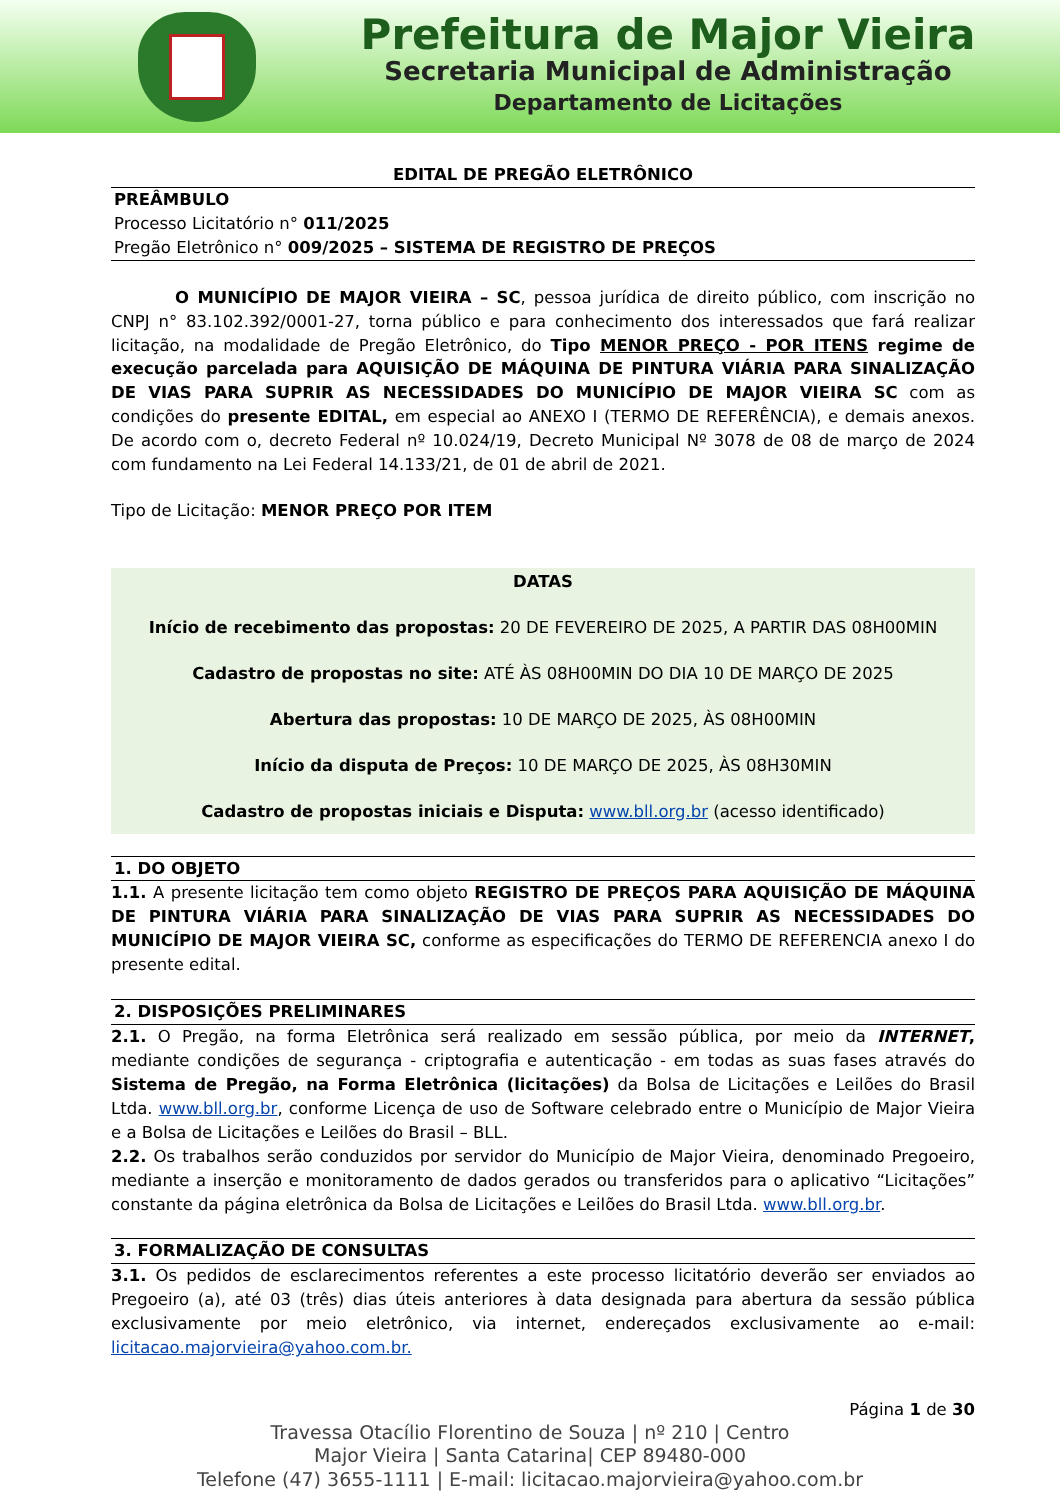Prefeitura de Major Vieira
Secretaria Municipal de Administração
Departamento de Licitações
EDITAL DE PREGÃO ELETRÔNICO
PREÂMBULO
Processo Licitatório n° 011/2025
Pregão Eletrônico n° 009/2025 – SISTEMA DE REGISTRO DE PREÇOS
O MUNICÍPIO DE MAJOR VIEIRA – SC, pessoa jurídica de direito público, com inscrição no CNPJ n° 83.102.392/0001-27, torna público e para conhecimento dos interessados que fará realizar licitação, na modalidade de Pregão Eletrônico, do Tipo MENOR PREÇO - POR ITENS regime de execução parcelada para AQUISIÇÃO DE MÁQUINA DE PINTURA VIÁRIA PARA SINALIZAÇÃO DE VIAS PARA SUPRIR AS NECESSIDADES DO MUNICÍPIO DE MAJOR VIEIRA SC com as condições do presente EDITAL, em especial ao ANEXO I (TERMO DE REFERÊNCIA), e demais anexos. De acordo com o, decreto Federal nº 10.024/19, Decreto Municipal Nº 3078 de 08 de março de 2024 com fundamento na Lei Federal 14.133/21, de 01 de abril de 2021.
Tipo de Licitação: MENOR PREÇO POR ITEM
DATAS
Início de recebimento das propostas: 20 DE FEVEREIRO DE 2025, A PARTIR DAS 08H00MIN
Cadastro de propostas no site: ATÉ ÀS 08H00MIN DO DIA 10 DE MARÇO DE 2025
Abertura das propostas: 10 DE MARÇO DE 2025, ÀS 08H00MIN
Início da disputa de Preços: 10 DE MARÇO DE 2025, ÀS 08H30MIN
Cadastro de propostas iniciais e Disputa: www.bll.org.br (acesso identificado)
1. DO OBJETO
1.1. A presente licitação tem como objeto REGISTRO DE PREÇOS PARA AQUISIÇÃO DE MÁQUINA DE PINTURA VIÁRIA PARA SINALIZAÇÃO DE VIAS PARA SUPRIR AS NECESSIDADES DO MUNICÍPIO DE MAJOR VIEIRA SC, conforme as especificações do TERMO DE REFERENCIA anexo I do presente edital.
2. DISPOSIÇÕES PRELIMINARES
2.1. O Pregão, na forma Eletrônica será realizado em sessão pública, por meio da INTERNET, mediante condições de segurança - criptografia e autenticação - em todas as suas fases através do Sistema de Pregão, na Forma Eletrônica (licitações) da Bolsa de Licitações e Leilões do Brasil Ltda. www.bll.org.br, conforme Licença de uso de Software celebrado entre o Município de Major Vieira e a Bolsa de Licitações e Leilões do Brasil – BLL.
2.2. Os trabalhos serão conduzidos por servidor do Município de Major Vieira, denominado Pregoeiro, mediante a inserção e monitoramento de dados gerados ou transferidos para o aplicativo “Licitações” constante da página eletrônica da Bolsa de Licitações e Leilões do Brasil Ltda. www.bll.org.br.
3. FORMALIZAÇÃO DE CONSULTAS
3.1. Os pedidos de esclarecimentos referentes a este processo licitatório deverão ser enviados ao Pregoeiro (a), até 03 (três) dias úteis anteriores à data designada para abertura da sessão pública exclusivamente por meio eletrônico, via internet, endereçados exclusivamente ao e-mail: licitacao.majorvieira@yahoo.com.br.
Página 1 de 30
Travessa Otacílio Florentino de Souza | nº 210 | Centro
Major Vieira | Santa Catarina| CEP 89480-000
Telefone (47) 3655-1111 | E-mail: licitacao.majorvieira@yahoo.com.br